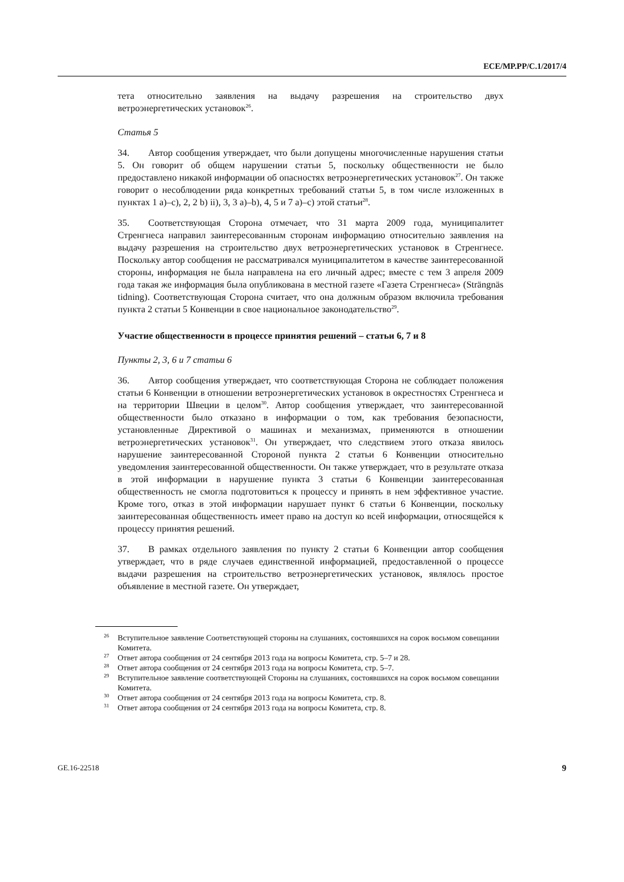ECE/MP.PP/C.1/2017/4
тета относительно заявления на выдачу разрешения на строительство двух ветроэнергетических установок<sup>26</sup>.
Статья 5
34. Автор сообщения утверждает, что были допущены многочисленные нарушения статьи 5. Он говорит об общем нарушении статьи 5, поскольку общественности не было предоставлено никакой информации об опасностях ветроэнергетических установок<sup>27</sup>. Он также говорит о несоблюдении ряда конкретных требований статьи 5, в том числе изложенных в пунктах 1 a)–c), 2, 2 b) ii), 3, 3 a)–b), 4, 5 и 7 a)–c) этой статьи<sup>28</sup>.
35. Соответствующая Сторона отмечает, что 31 марта 2009 года, муниципалитет Стренгнеса направил заинтересованным сторонам информацию относительно заявления на выдачу разрешения на строительство двух ветроэнергетических установок в Стренгнесе. Поскольку автор сообщения не рассматривался муниципалитетом в качестве заинтересованной стороны, информация не была направлена на его личный адрес; вместе с тем 3 апреля 2009 года такая же информация была опубликована в местной газете «Газета Стренгнеса» (Strängnäs tidning). Соответствующая Сторона считает, что она должным образом включила требования пункта 2 статьи 5 Конвенции в свое национальное законодательство<sup>29</sup>.
Участие общественности в процессе принятия решений – статьи 6, 7 и 8
Пункты 2, 3, 6 и 7 статьи 6
36. Автор сообщения утверждает, что соответствующая Сторона не соблюдает положения статьи 6 Конвенции в отношении ветроэнергетических установок в окрестностях Стренгнеса и на территории Швеции в целом<sup>30</sup>. Автор сообщения утверждает, что заинтересованной общественности было отказано в информации о том, как требования безопасности, установленные Директивой о машинах и механизмах, применяются в отношении ветроэнергетических установок<sup>31</sup>. Он утверждает, что следствием этого отказа явилось нарушение заинтересованной Стороной пункта 2 статьи 6 Конвенции относительно уведомления заинтересованной общественности. Он также утверждает, что в результате отказа в этой информации в нарушение пункта 3 статьи 6 Конвенции заинтересованная общественность не смогла подготовиться к процессу и принять в нем эффективное участие. Кроме того, отказ в этой информации нарушает пункт 6 статьи 6 Конвенции, поскольку заинтересованная общественность имеет право на доступ ко всей информации, относящейся к процессу принятия решений.
37. В рамках отдельного заявления по пункту 2 статьи 6 Конвенции автор сообщения утверждает, что в ряде случаев единственной информацией, предоставленной о процессе выдачи разрешения на строительство ветроэнергетических установок, являлось простое объявление в местной газете. Он утверждает,
<sup>26</sup> Вступительное заявление Соответствующей стороны на слушаниях, состоявшихся на сорок восьмом совещании Комитета.
<sup>27</sup> Ответ автора сообщения от 24 сентября 2013 года на вопросы Комитета, стр. 5–7 и 28.
<sup>28</sup> Ответ автора сообщения от 24 сентября 2013 года на вопросы Комитета, стр. 5–7.
<sup>29</sup> Вступительное заявление соответствующей Стороны на слушаниях, состоявшихся на сорок восьмом совещании Комитета.
<sup>30</sup> Ответ автора сообщения от 24 сентября 2013 года на вопросы Комитета, стр. 8.
<sup>31</sup> Ответ автора сообщения от 24 сентября 2013 года на вопросы Комитета, стр. 8.
GE.16-22518 9